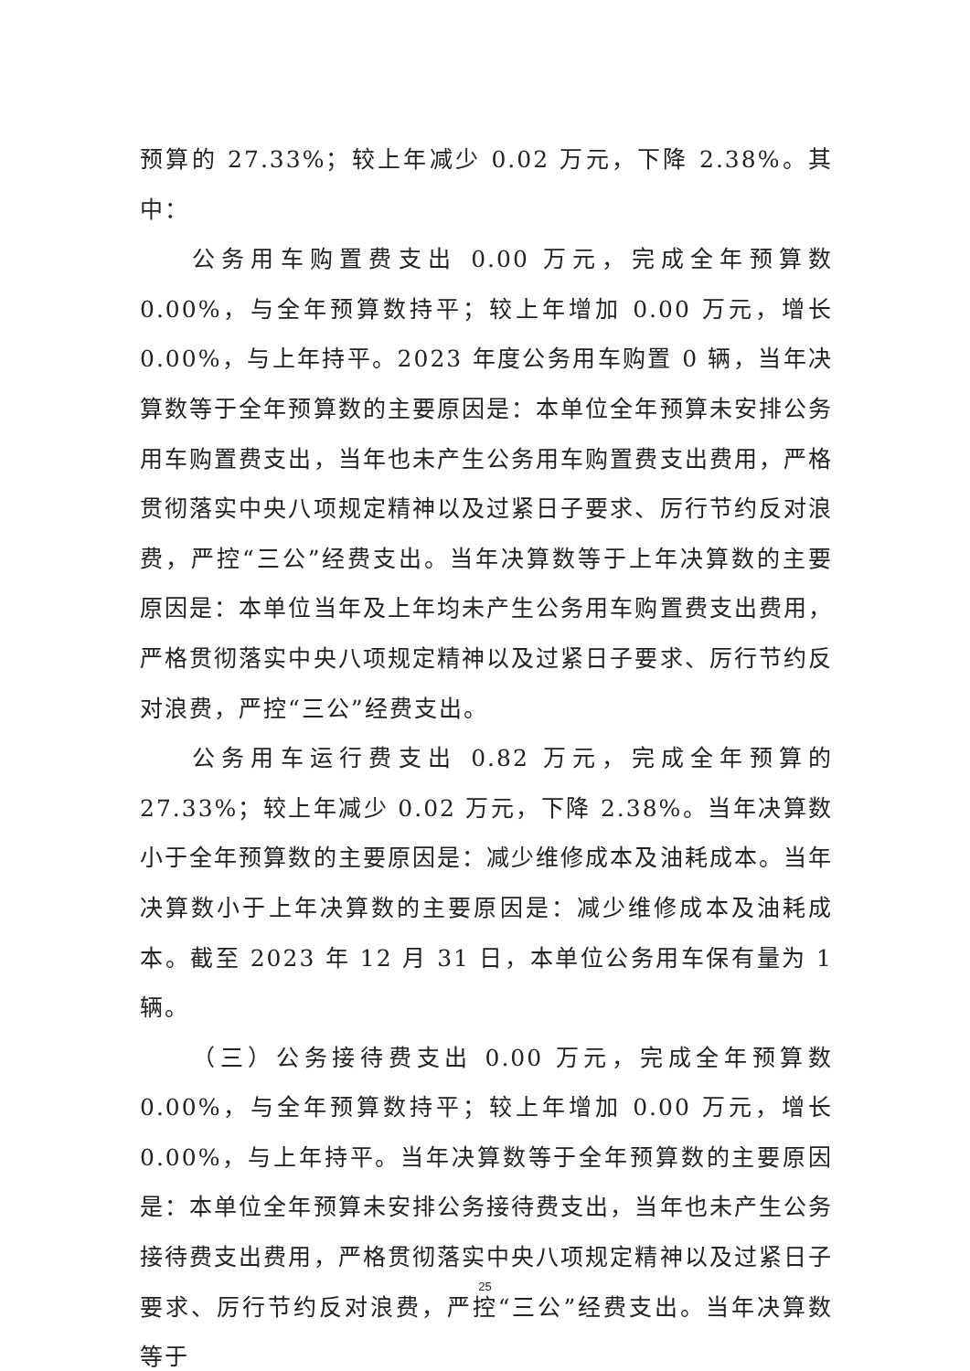预算的 27.33%；较上年减少 0.02 万元，下降 2.38%。其中：
公务用车购置费支出 0.00 万元，完成全年预算数 0.00%，与全年预算数持平；较上年增加 0.00 万元，增长 0.00%，与上年持平。2023 年度公务用车购置 0 辆，当年决算数等于全年预算数的主要原因是：本单位全年预算未安排公务用车购置费支出，当年也未产生公务用车购置费支出费用，严格贯彻落实中央八项规定精神以及过紧日子要求、厉行节约反对浪费，严控“三公”经费支出。当年决算数等于上年决算数的主要原因是：本单位当年及上年均未产生公务用车购置费支出费用，严格贯彻落实中央八项规定精神以及过紧日子要求、厉行节约反对浪费，严控“三公”经费支出。
公务用车运行费支出 0.82 万元，完成全年预算的 27.33%；较上年减少 0.02 万元，下降 2.38%。当年决算数小于全年预算数的主要原因是：减少维修成本及油耗成本。当年决算数小于上年决算数的主要原因是：减少维修成本及油耗成本。截至 2023 年 12 月 31 日，本单位公务用车保有量为 1 辆。
（三）公务接待费支出 0.00 万元，完成全年预算数 0.00%，与全年预算数持平；较上年增加 0.00 万元，增长 0.00%，与上年持平。当年决算数等于全年预算数的主要原因是：本单位全年预算未安排公务接待费支出，当年也未产生公务接待费支出费用，严格贯彻落实中央八项规定精神以及过紧日子要求、厉行节约反对浪费，严控“三公”经费支出。当年决算数等于
25